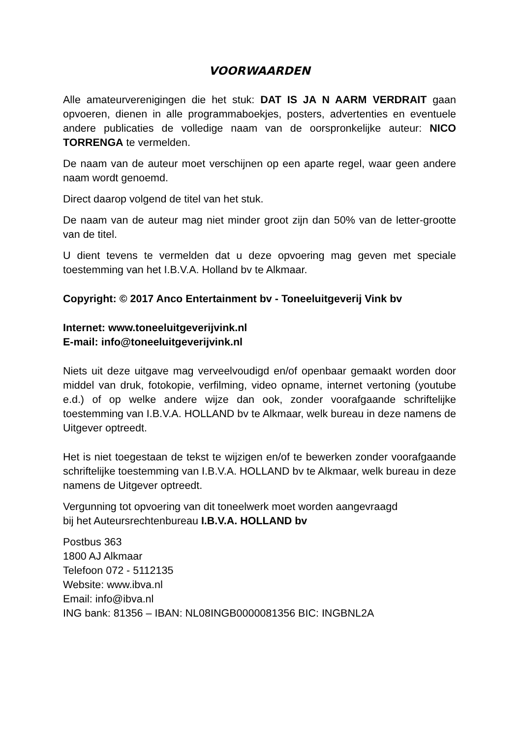VOORWAARDEN
Alle amateurverenigingen die het stuk: DAT IS JA N AARM VERDRAIT gaan opvoeren, dienen in alle programmaboekjes, posters, advertenties en eventuele andere publicaties de volledige naam van de oorspronkelijke auteur: NICO TORRENGA te vermelden.
De naam van de auteur moet verschijnen op een aparte regel, waar geen andere naam wordt genoemd.
Direct daarop volgend de titel van het stuk.
De naam van de auteur mag niet minder groot zijn dan 50% van de letter-grootte van de titel.
U dient tevens te vermelden dat u deze opvoering mag geven met speciale toestemming van het I.B.V.A. Holland bv te Alkmaar.
Copyright: © 2017 Anco Entertainment bv - Toneeluitgeverij Vink bv
Internet: www.toneeluitgeverijvink.nl
E-mail: info@toneeluitgeverijvink.nl
Niets uit deze uitgave mag verveelvoudigd en/of openbaar gemaakt worden door middel van druk, fotokopie, verfilming, video opname, internet vertoning (youtube e.d.) of op welke andere wijze dan ook, zonder voorafgaande schriftelijke toestemming van I.B.V.A. HOLLAND bv te Alkmaar, welk bureau in deze namens de Uitgever optreedt.
Het is niet toegestaan de tekst te wijzigen en/of te bewerken zonder voorafgaande schriftelijke toestemming van I.B.V.A. HOLLAND bv te Alkmaar, welk bureau in deze namens de Uitgever optreedt.
Vergunning tot opvoering van dit toneelwerk moet worden aangevraagd
bij het Auteursrechtenbureau I.B.V.A. HOLLAND bv
Postbus 363
1800 AJ Alkmaar
Telefoon 072 - 5112135
Website: www.ibva.nl
Email: info@ibva.nl
ING bank: 81356 – IBAN: NL08INGB0000081356 BIC: INGBNL2A